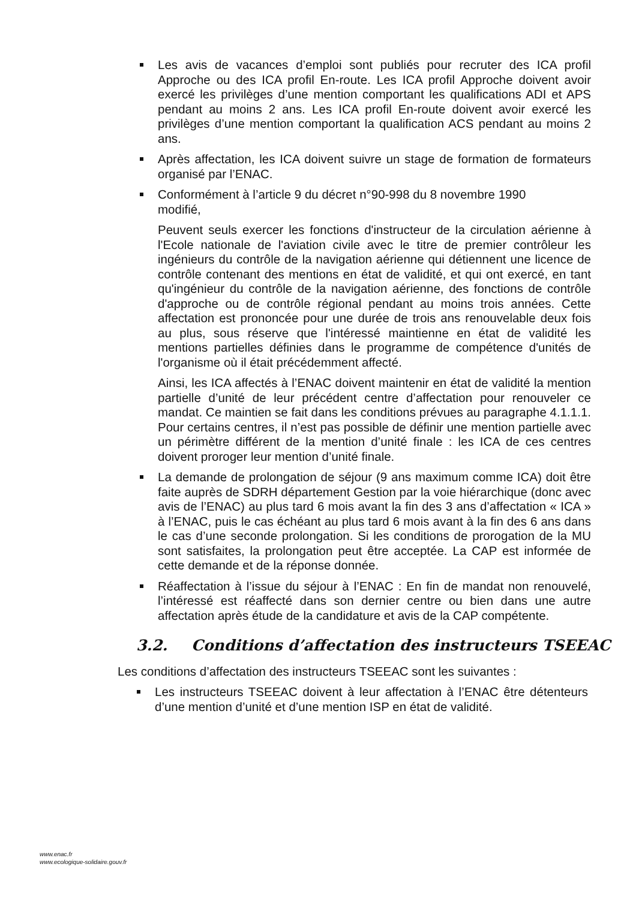Les avis de vacances d’emploi sont publiés pour recruter des ICA profil Approche ou des ICA profil En-route. Les ICA profil Approche doivent avoir exercé les privilèges d’une mention comportant les qualifications ADI et APS pendant au moins 2 ans. Les ICA profil En-route doivent avoir exercé les privilèges d’une mention comportant la qualification ACS pendant au moins 2 ans.
Après affectation, les ICA doivent suivre un stage de formation de formateurs organisé par l’ENAC.
Conformément à l’article 9 du décret n°90-998 du 8 novembre 1990
modifié,
Peuvent seuls exercer les fonctions d'instructeur de la circulation aérienne à l'Ecole nationale de l'aviation civile avec le titre de premier contrôleur les ingénieurs du contrôle de la navigation aérienne qui détiennent une licence de contrôle contenant des mentions en état de validité, et qui ont exercé, en tant qu'ingénieur du contrôle de la navigation aérienne, des fonctions de contrôle d'approche ou de contrôle régional pendant au moins trois années. Cette affectation est prononcée pour une durée de trois ans renouvelable deux fois au plus, sous réserve que l'intéressé maintienne en état de validité les mentions partielles définies dans le programme de compétence d'unités de l'organisme où il était précédemment affecté.
Ainsi, les ICA affectés à l’ENAC doivent maintenir en état de validité la mention partielle d’unité de leur précédent centre d’affectation pour renouveler ce mandat. Ce maintien se fait dans les conditions prévues au paragraphe 4.1.1.1. Pour certains centres, il n’est pas possible de définir une mention partielle avec un périmètre différent de la mention d’unité finale : les ICA de ces centres doivent proroger leur mention d’unité finale.
La demande de prolongation de séjour (9 ans maximum comme ICA) doit être faite auprès de SDRH département Gestion par la voie hiérarchique (donc avec avis de l’ENAC) au plus tard 6 mois avant la fin des 3 ans d’affectation « ICA » à l’ENAC, puis le cas échéant au plus tard 6 mois avant à la fin des 6 ans dans le cas d’une seconde prolongation. Si les conditions de prorogation de la MU sont satisfaites, la prolongation peut être acceptée. La CAP est informée de cette demande et de la réponse donnée.
Réaffectation à l’issue du séjour à l’ENAC : En fin de mandat non renouvelé, l’intéressé est réaffecté dans son dernier centre ou bien dans une autre affectation après étude de la candidature et avis de la CAP compétente.
3.2. Conditions d’affectation des instructeurs TSEEAC
Les conditions d’affectation des instructeurs TSEEAC sont les suivantes :
Les instructeurs TSEEAC doivent à leur affectation à l’ENAC être détenteurs d’une mention d’unité et d’une mention ISP en état de validité.
www.enac.fr
www.ecologique-solidaire.gouv.fr